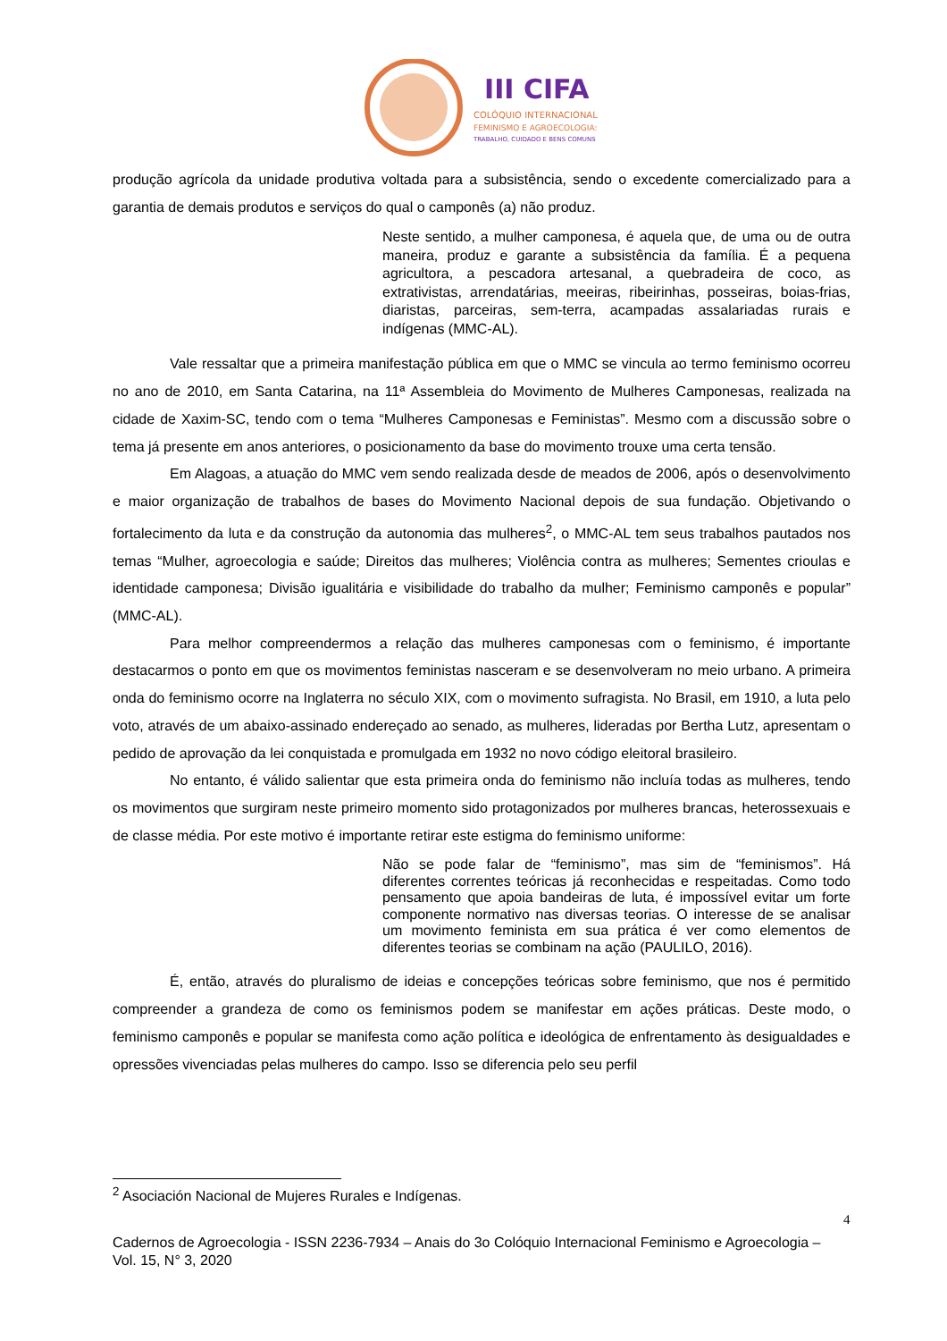III CIFA
COLÓQUIO INTERNACIONAL
FEMINISMO E AGROECOLOGIA:
TRABALHO, CUIDADO E BENS COMUNS
produção agrícola da unidade produtiva voltada para a subsistência, sendo o excedente comercializado para a garantia de demais produtos e serviços do qual o camponês (a) não produz.
Neste sentido, a mulher camponesa, é aquela que, de uma ou de outra maneira, produz e garante a subsistência da família. É a pequena agricultora, a pescadora artesanal, a quebradeira de coco, as extrativistas, arrendatárias, meeiras, ribeirinhas, posseiras, boias-frias, diaristas, parceiras, sem-terra, acampadas assalariadas rurais e indígenas (MMC-AL).
Vale ressaltar que a primeira manifestação pública em que o MMC se vincula ao termo feminismo ocorreu no ano de 2010, em Santa Catarina, na 11ª Assembleia do Movimento de Mulheres Camponesas, realizada na cidade de Xaxim-SC, tendo com o tema “Mulheres Camponesas e Feministas”. Mesmo com a discussão sobre o tema já presente em anos anteriores, o posicionamento da base do movimento trouxe uma certa tensão.
Em Alagoas, a atuação do MMC vem sendo realizada desde de meados de 2006, após o desenvolvimento e maior organização de trabalhos de bases do Movimento Nacional depois de sua fundação. Objetivando o fortalecimento da luta e da construção da autonomia das mulheres<sup>2</sup>, o MMC-AL tem seus trabalhos pautados nos temas “Mulher, agroecologia e saúde; Direitos das mulheres; Violência contra as mulheres; Sementes crioulas e identidade camponesa; Divisão igualitária e visibilidade do trabalho da mulher; Feminismo camponês e popular” (MMC-AL).
Para melhor compreendermos a relação das mulheres camponesas com o feminismo, é importante destacarmos o ponto em que os movimentos feministas nasceram e se desenvolveram no meio urbano. A primeira onda do feminismo ocorre na Inglaterra no século XIX, com o movimento sufragista. No Brasil, em 1910, a luta pelo voto, através de um abaixo-assinado endereçado ao senado, as mulheres, lideradas por Bertha Lutz, apresentam o pedido de aprovação da lei conquistada e promulgada em 1932 no novo código eleitoral brasileiro.
No entanto, é válido salientar que esta primeira onda do feminismo não incluía todas as mulheres, tendo os movimentos que surgiram neste primeiro momento sido protagonizados por mulheres brancas, heterossexuais e de classe média. Por este motivo é importante retirar este estigma do feminismo uniforme:
Não se pode falar de “feminismo”, mas sim de “feminismos”. Há diferentes correntes teóricas já reconhecidas e respeitadas. Como todo pensamento que apoia bandeiras de luta, é impossível evitar um forte componente normativo nas diversas teorias. O interesse de se analisar um movimento feminista em sua prática é ver como elementos de diferentes teorias se combinam na ação (PAULILO, 2016).
É, então, através do pluralismo de ideias e concepções teóricas sobre feminismo, que nos é permitido compreender a grandeza de como os feminismos podem se manifestar em ações práticas. Deste modo, o feminismo camponês e popular se manifesta como ação política e ideológica de enfrentamento às desigualdades e opressões vivenciadas pelas mulheres do campo. Isso se diferencia pelo seu perfil
<sup>2</sup> Asociación Nacional de Mujeres Rurales e Indígenas.
4
Cadernos de Agroecologia - ISSN 2236-7934 – Anais do 3o Colóquio Internacional Feminismo e Agroecologia – Vol. 15, N° 3, 2020